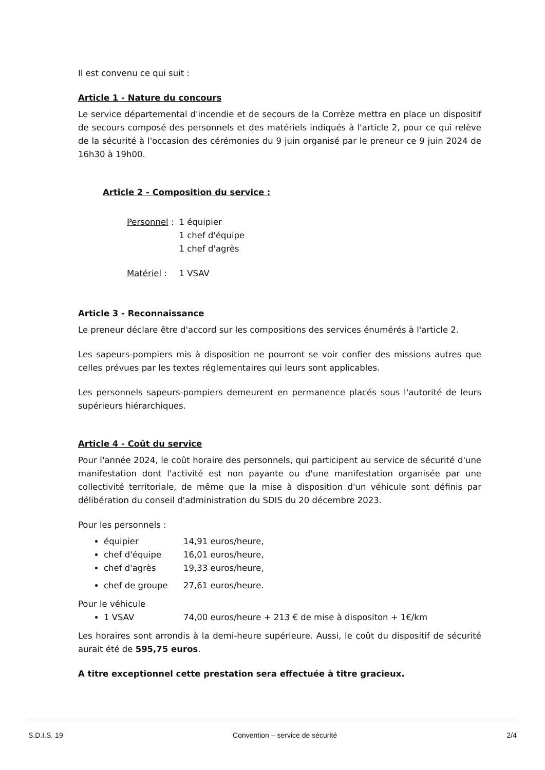Il est convenu ce qui suit :
Article 1 - Nature du concours
Le service départemental d'incendie et de secours de la Corrèze mettra en place un dispositif de secours composé des personnels et des matériels indiqués à l'article 2, pour ce qui relève de la sécurité à l'occasion des cérémonies du 9 juin organisé par le preneur ce 9 juin 2024 de 16h30 à 19h00.
Article 2 - Composition du service :
| Personnel : | 1 équipier 1 chef d'équipe 1 chef d'agrès |
| Matériel : | 1 VSAV |
Article 3 - Reconnaissance
Le preneur déclare être d'accord sur les compositions des services énumérés à l'article 2.
Les sapeurs-pompiers mis à disposition ne pourront se voir confier des missions autres que celles prévues par les textes réglementaires qui leurs sont applicables.
Les personnels sapeurs-pompiers demeurent en permanence placés sous l'autorité de leurs supérieurs hiérarchiques.
Article 4 - Coût du service
Pour l'année 2024, le coût horaire des personnels, qui participent au service de sécurité d'une manifestation dont l'activité est non payante ou d'une manifestation organisée par une collectivité territoriale, de même que la mise à disposition d'un véhicule sont définis par délibération du conseil d'administration du SDIS du 20 décembre 2023.
Pour les personnels :
équipier 14,91 euros/heure,
chef d'équipe 16,01 euros/heure,
chef d'agrès 19,33 euros/heure,
chef de groupe 27,61 euros/heure.
Pour le véhicule
1 VSAV 74,00 euros/heure + 213 € de mise à dispositon + 1€/km
Les horaires sont arrondis à la demi-heure supérieure. Aussi, le coût du dispositif de sécurité aurait été de 595,75 euros.
A titre exceptionnel cette prestation sera effectuée à titre gracieux.
S.D.I.S. 19 Convention – service de sécurité 2/4